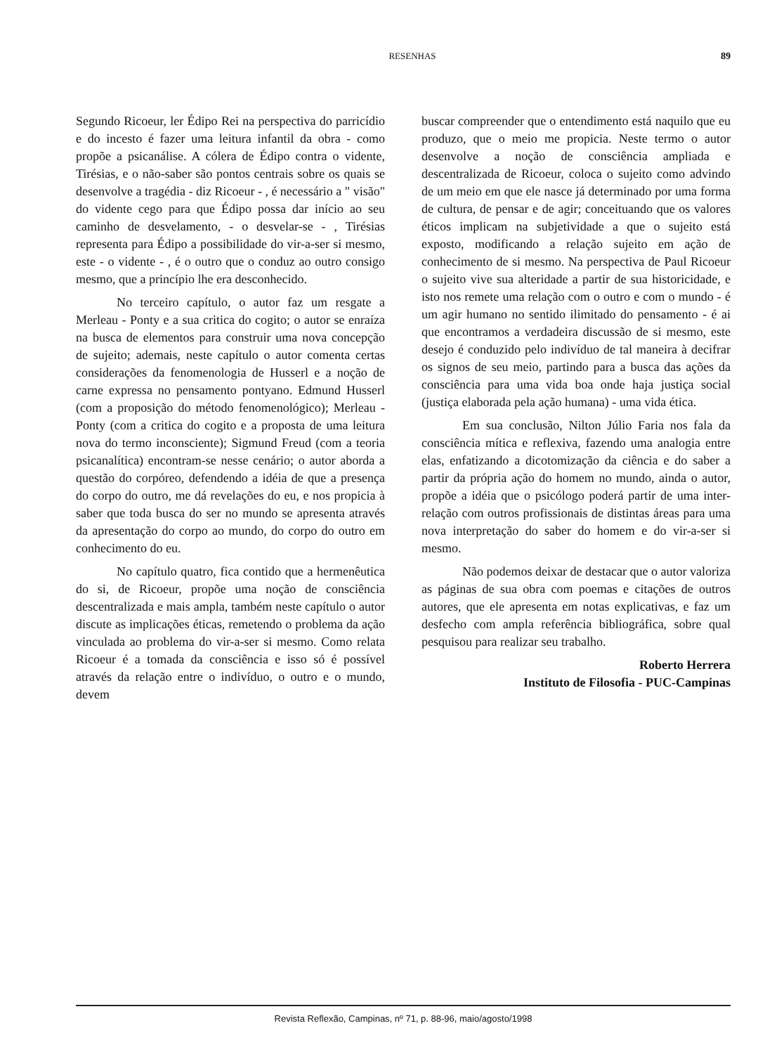RESENHAS 89
Segundo Ricoeur, ler Édipo Rei na perspectiva do parricídio e do incesto é fazer uma leitura infantil da obra - como propõe a psicanálise. A cólera de Édipo contra o vidente, Tirésias, e o não-saber são pontos centrais sobre os quais se desenvolve a tragédia - diz Ricoeur - , é necessário a " visão" do vidente cego para que Édipo possa dar início ao seu caminho de desvelamento, - o desvelar-se - , Tirésias representa para Édipo a possibilidade do vir-a-ser si mesmo, este - o vidente - , é o outro que o conduz ao outro consigo mesmo, que a princípio lhe era desconhecido.
No terceiro capítulo, o autor faz um resgate a Merleau - Ponty e a sua critica do cogito; o autor se enraíza na busca de elementos para construir uma nova concepção de sujeito; ademais, neste capítulo o autor comenta certas considerações da fenomenologia de Husserl e a noção de carne expressa no pensamento pontyano. Edmund Husserl (com a proposição do método fenomenológico); Merleau - Ponty (com a critica do cogito e a proposta de uma leitura nova do termo inconsciente); Sigmund Freud (com a teoria psicanalítica) encontram-se nesse cenário; o autor aborda a questão do corpóreo, defendendo a idéia de que a presença do corpo do outro, me dá revelações do eu, e nos propicia à saber que toda busca do ser no mundo se apresenta através da apresentação do corpo ao mundo, do corpo do outro em conhecimento do eu.
No capítulo quatro, fica contido que a hermenêutica do si, de Ricoeur, propõe uma noção de consciência descentralizada e mais ampla, também neste capítulo o autor discute as implicações éticas, remetendo o problema da ação vinculada ao problema do vir-a-ser si mesmo. Como relata Ricoeur é a tomada da consciência e isso só é possível através da relação entre o indivíduo, o outro e o mundo, devem
buscar compreender que o entendimento está naquilo que eu produzo, que o meio me propicia. Neste termo o autor desenvolve a noção de consciência ampliada e descentralizada de Ricoeur, coloca o sujeito como advindo de um meio em que ele nasce já determinado por uma forma de cultura, de pensar e de agir; conceituando que os valores éticos implicam na subjetividade a que o sujeito está exposto, modificando a relação sujeito em ação de conhecimento de si mesmo. Na perspectiva de Paul Ricoeur o sujeito vive sua alteridade a partir de sua historicidade, e isto nos remete uma relação com o outro e com o mundo - é um agir humano no sentido ilimitado do pensamento - é ai que encontramos a verdadeira discussão de si mesmo, este desejo é conduzido pelo indivíduo de tal maneira à decifrar os signos de seu meio, partindo para a busca das ações da consciência para uma vida boa onde haja justiça social (justiça elaborada pela ação humana) - uma vida ética.
Em sua conclusão, Nilton Júlio Faria nos fala da consciência mítica e reflexiva, fazendo uma analogia entre elas, enfatizando a dicotomização da ciência e do saber a partir da própria ação do homem no mundo, ainda o autor, propõe a idéia que o psicólogo poderá partir de uma inter-relação com outros profissionais de distintas áreas para uma nova interpretação do saber do homem e do vir-a-ser si mesmo.
Não podemos deixar de destacar que o autor valoriza as páginas de sua obra com poemas e citações de outros autores, que ele apresenta em notas explicativas, e faz um desfecho com ampla referência bibliográfica, sobre qual pesquisou para realizar seu trabalho.
Roberto Herrera
Instituto de Filosofia - PUC-Campinas
Revista Reflexão, Campinas, nº 71, p. 88-96, maio/agosto/1998